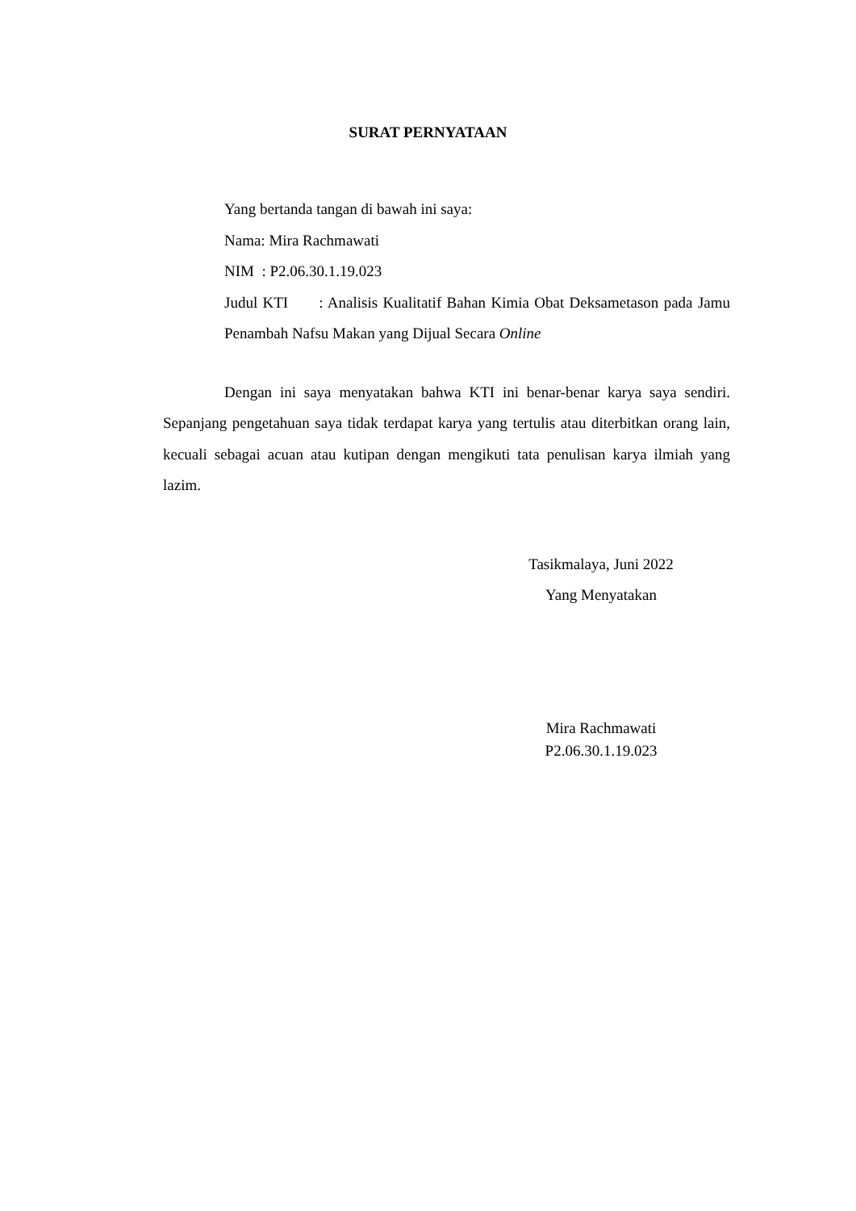SURAT PERNYATAAN
Yang bertanda tangan di bawah ini saya:
Nama: Mira Rachmawati
NIM : P2.06.30.1.19.023
Judul KTI : Analisis Kualitatif Bahan Kimia Obat Deksametason pada Jamu Penambah Nafsu Makan yang Dijual Secara Online
Dengan ini saya menyatakan bahwa KTI ini benar-benar karya saya sendiri. Sepanjang pengetahuan saya tidak terdapat karya yang tertulis atau diterbitkan orang lain, kecuali sebagai acuan atau kutipan dengan mengikuti tata penulisan karya ilmiah yang lazim.
Tasikmalaya, Juni 2022
Yang Menyatakan
Mira Rachmawati
P2.06.30.1.19.023